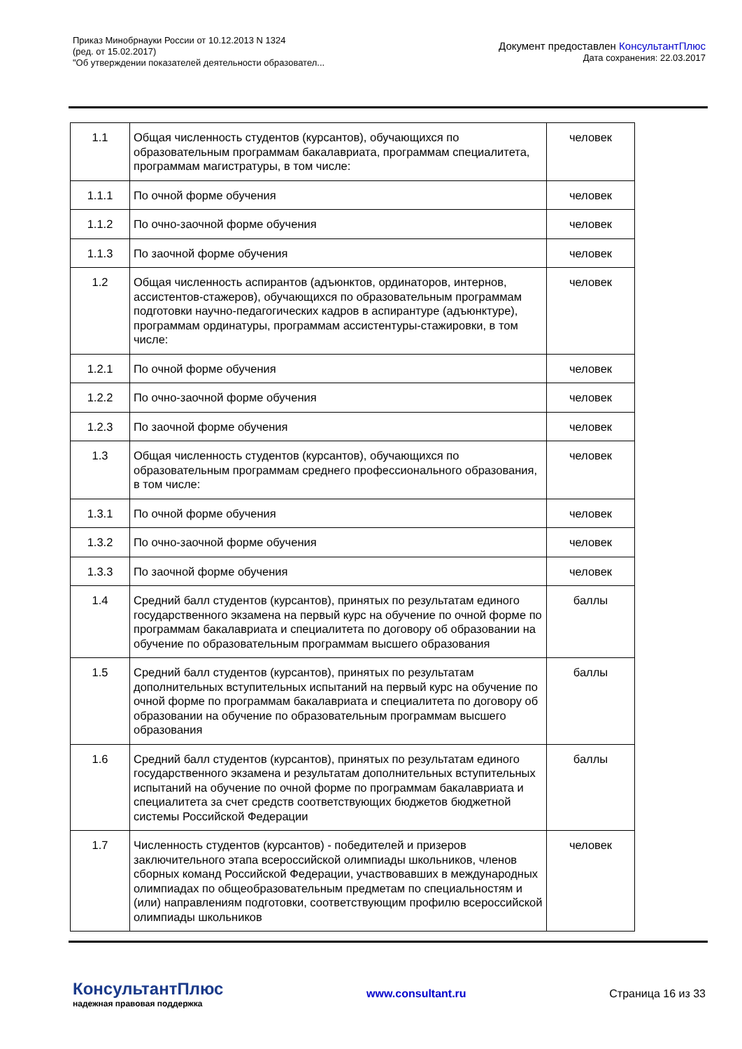Приказ Минобрнауки России от 10.12.2013 N 1324
(ред. от 15.02.2017)
"Об утверждении показателей деятельности образовател...
Документ предоставлен КонсультантПлюс
Дата сохранения: 22.03.2017
| 1.1 | Общая численность студентов (курсантов), обучающихся по образовательным программам бакалавриата, программам специалитета, программам магистратуры, в том числе: | человек |
| 1.1.1 | По очной форме обучения | человек |
| 1.1.2 | По очно-заочной форме обучения | человек |
| 1.1.3 | По заочной форме обучения | человек |
| 1.2 | Общая численность аспирантов (адъюнктов, ординаторов, интернов, ассистентов-стажеров), обучающихся по образовательным программам подготовки научно-педагогических кадров в аспирантуре (адъюнктуре), программам ординатуры, программам ассистентуры-стажировки, в том числе: | человек |
| 1.2.1 | По очной форме обучения | человек |
| 1.2.2 | По очно-заочной форме обучения | человек |
| 1.2.3 | По заочной форме обучения | человек |
| 1.3 | Общая численность студентов (курсантов), обучающихся по образовательным программам среднего профессионального образования, в том числе: | человек |
| 1.3.1 | По очной форме обучения | человек |
| 1.3.2 | По очно-заочной форме обучения | человек |
| 1.3.3 | По заочной форме обучения | человек |
| 1.4 | Средний балл студентов (курсантов), принятых по результатам единого государственного экзамена на первый курс на обучение по очной форме по программам бакалавриата и специалитета по договору об образовании на обучение по образовательным программам высшего образования | баллы |
| 1.5 | Средний балл студентов (курсантов), принятых по результатам дополнительных вступительных испытаний на первый курс на обучение по очной форме по программам бакалавриата и специалитета по договору об образовании на обучение по образовательным программам высшего образования | баллы |
| 1.6 | Средний балл студентов (курсантов), принятых по результатам единого государственного экзамена и результатам дополнительных вступительных испытаний на обучение по очной форме по программам бакалавриата и специалитета за счет средств соответствующих бюджетов бюджетной системы Российской Федерации | баллы |
| 1.7 | Численность студентов (курсантов) - победителей и призеров заключительного этапа всероссийской олимпиады школьников, членов сборных команд Российской Федерации, участвовавших в международных олимпиадах по общеобразовательным предметам по специальностям и (или) направлениям подготовки, соответствующим профилю всероссийской олимпиады школьников | человек |
КонсультантПлюс
надежная правовая поддержка
www.consultant.ru Страница 16 из 33